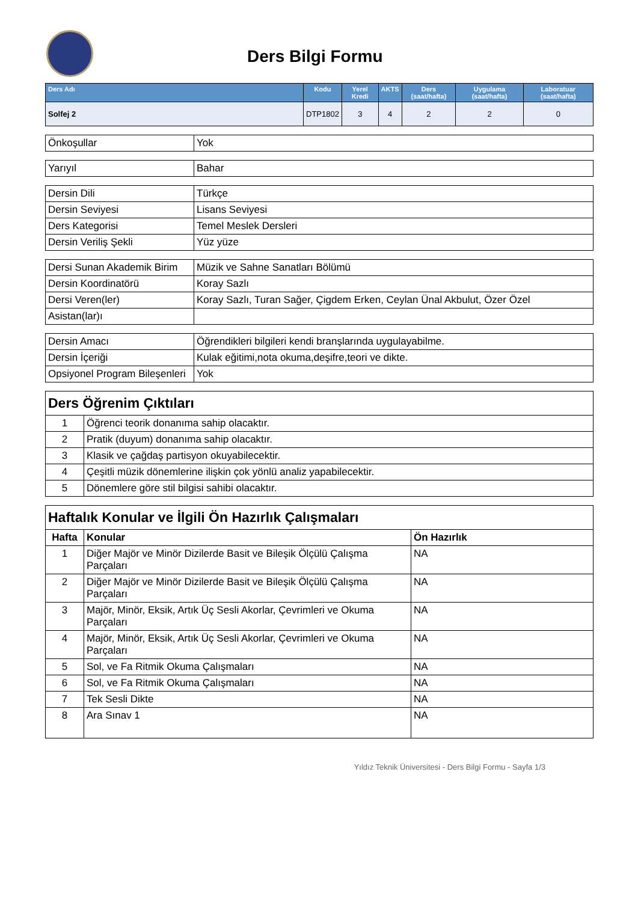Ders Bilgi Formu
| Ders Adı | Kodu | Yerel Kredi | AKTS | Ders (saat/hafta) | Uygulama (saat/hafta) | Laboratuar (saat/hafta) |
| --- | --- | --- | --- | --- | --- | --- |
| Solfej 2 | DTP1802 | 3 | 4 | 2 | 2 | 0 |
| Önkoşullar | Yok |
| Yarıyıl | Bahar |
| Dersin Dili | Türkçe |
| Dersin Seviyesi | Lisans Seviyesi |
| Ders Kategorisi | Temel Meslek Dersleri |
| Dersin Veriliş Şekli | Yüz yüze |
| Dersi Sunan Akademik Birim | Müzik ve Sahne Sanatları Bölümü |
| Dersin Koordinatörü | Koray Sazlı |
| Dersi Veren(ler) | Koray Sazlı, Turan Sağer, Çigdem Erken, Ceylan Ünal Akbulut, Özer Özel |
| Asistan(lar)ı | |
| Dersin Amacı | Öğrendikleri bilgileri kendi branşlarında uygulayabilme. |
| Dersin İçeriği | Kulak eğitimi,nota okuma,deşifre,teori ve dikte. |
| Opsiyonel Program Bileşenleri | Yok |
| Ders Öğrenim Çıktıları | |
| 1 | Öğrenci teorik donanıma sahip olacaktır. |
| 2 | Pratik (duyum) donanıma sahip olacaktır. |
| 3 | Klasik ve çağdaş partisyon okuyabilecektir. |
| 4 | Çeşitli müzik dönemlerine ilişkin çok yönlü analiz yapabilecektir. |
| 5 | Dönemlere göre stil bilgisi sahibi olacaktır. |
| Haftalık Konular ve İlgili Ön Hazırlık Çalışmaları | | |
| Hafta | Konular | Ön Hazırlık |
| 1 | Diğer Majör ve Minör Dizilerde Basit ve Bileşik Ölçülü Çalışma Parçaları | NA |
| 2 | Diğer Majör ve Minör Dizilerde Basit ve Bileşik Ölçülü Çalışma Parçaları | NA |
| 3 | Majör, Minör, Eksik, Artık Üç Sesli Akorlar, Çevrimleri ve Okuma Parçaları | NA |
| 4 | Majör, Minör, Eksik, Artık Üç Sesli Akorlar, Çevrimleri ve Okuma Parçaları | NA |
| 5 | Sol, ve Fa Ritmik Okuma Çalışmaları | NA |
| 6 | Sol, ve Fa Ritmik Okuma Çalışmaları | NA |
| 7 | Tek Sesli Dikte | NA |
| 8 | Ara Sınav 1 | NA |
Yıldız Teknik Üniversitesi - Ders Bilgi Formu - Sayfa 1/3